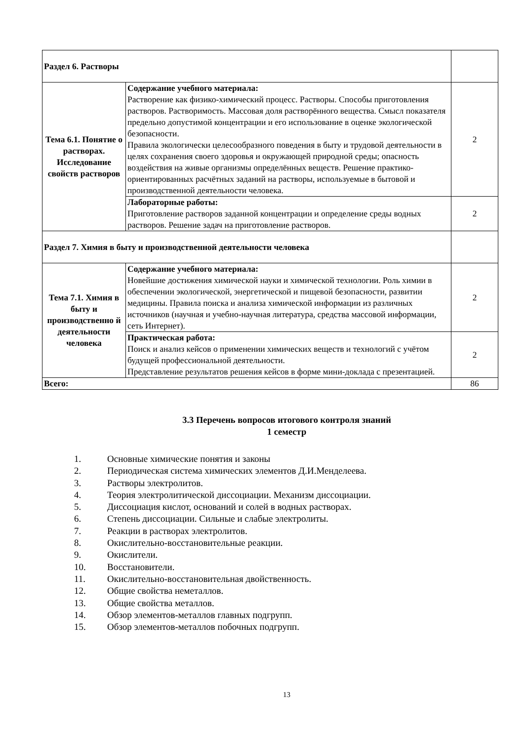| Раздел 6. Растворы | | |
| Тема 6.1. Понятие о растворах. Исследование свойств растворов | Содержание учебного материала: Растворение как физико-химический процесс. Растворы. Способы приготовления растворов. Растворимость. Массовая доля растворённого вещества. Смысл показателя предельно допустимой концентрации и его использование в оценке экологической безопасности. Правила экологически целесообразного поведения в быту и трудовой деятельности в целях сохранения своего здоровья и окружающей природной среды; опасность воздействия на живые организмы определённых веществ. Решение практико-ориентированных расчётных заданий на растворы, используемые в бытовой и производственной деятельности человека. | 2 |
| | Лабораторные работы: Приготовление растворов заданной концентрации и определение среды водных растворов. Решение задач на приготовление растворов. | 2 |
| Раздел 7. Химия в быту и производственной деятельности человека | | |
| Тема 7.1. Химия в быту и производственно й деятельности человека | Содержание учебного материала: Новейшие достижения химической науки и химической технологии. Роль химии в обеспечении экологической, энергетической и пищевой безопасности, развитии медицины. Правила поиска и анализа химической информации из различных источников (научная и учебно-научная литература, средства массовой информации, сеть Интернет). | 2 |
| | Практическая работа: Поиск и анализ кейсов о применении химических веществ и технологий с учётом будущей профессиональной деятельности. Представление результатов решения кейсов в форме мини-доклада с презентацией. | 2 |
| Всего: | | 86 |
3.3 Перечень вопросов итогового контроля знаний
1 семестр
1. Основные химические понятия и законы
2. Периодическая система химических элементов Д.И.Менделеева.
3. Растворы электролитов.
4. Теория электролитической диссоциации. Механизм диссоциации.
5. Диссоциация кислот, оснований и солей в водных растворах.
6. Степень диссоциации. Сильные и слабые электролиты.
7. Реакции в растворах электролитов.
8. Окислительно-восстановительные реакции.
9. Окислители.
10. Восстановители.
11. Окислительно-восстановительная двойственность.
12. Общие свойства неметаллов.
13. Общие свойства металлов.
14. Обзор элементов-металлов главных подгрупп.
15. Обзор элементов-металлов побочных подгрупп.
13